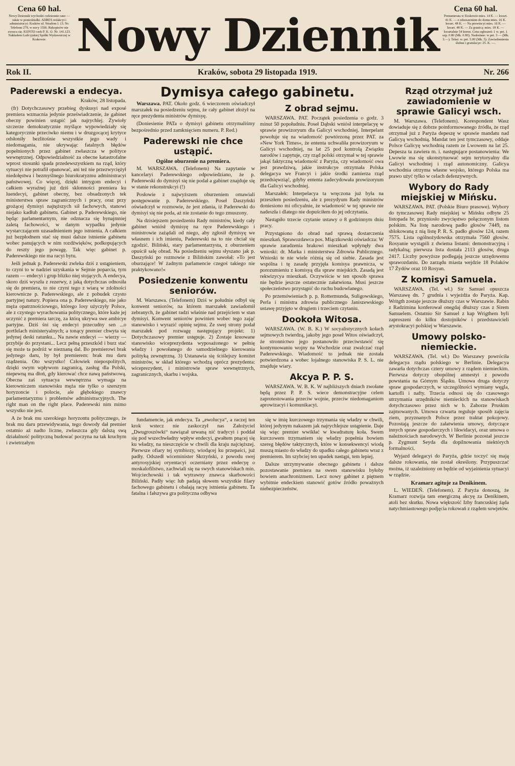Cena 60 hal.
Nowy Dziennik wychodzi codziennie rano — także w poniedziałki. ADRES redakcyi i administracyi: Kraków ul. Stradom l. 13. Nr. Telefonu 279, w nocy 1556. Rękopisów nie zwraca się. KONTO czek P. K. O. Nr. 141.123. Nakładem Galicyjskiej Spółki Wydawniczej w Krakowie.
Nowy Dziennik
Cena 60 hal.
Prenumerata w Krakowie mies. 14 K. — kwart. 41 K. — z odnoszeniem do domu mies. 16 K. kwart. 48 K. — Na prowincyi mies. 16 K. — kwart. 48 K. — Za granicą: mies. 18 K. — kwartalnie 54 koron. Cena ogłoszeń: 1 w. pet. 1 szp. 0.80 (Mk. 0.80). Nadesłane: w pet. 3 — (Mk. 3.—). Tekst: w. pet. 5.00 (Mk. 5). Zawiadomienia ślubne i gratulacye: 25. K. —.
Rok II. Kraków, sobota 29 listopada 1919. Nr. 266
Paderewski a endecya.
Kraków, 28 listopada.
(fr) Dotychczasowy przebieg dyskusyi nad exposé premiera wzmacnia jedynie przeświadczenie, że gabinet obecny powinien ustąpić jak najrychlej. Żywioły szczerze demokratycznie myślące wypowiedziały się kategorycznie przeciwko niemu i w druzgocącej krytyce odsłoniły bezlitośnie wszystkie jego wady i niedomagania, nie ukrywając fatalnych błędów popełnionych przez gabinet zwłaszcza w polityce wewnętrznej. Odpowiedzialność za obecne katastrofalne wprost stosunki spada przedewszystkiem na rząd, który sytuacyi nie potrafił opanować, ani też nie przezwyciężył niedołęstwa i bezmyślnego biurokratyzmu administracyi państwowej. Co więcej, dzięki intrygom endecyi i całkiem wyraźnej już dziś skłonności premiera ku luendecyi, gabinet obecny, bez obsadzonych tek ministerstwa spraw zagranicznych i pracy, oraz przy grożącej dymisyi najtęższych sił fachowych, stanowi niejako kadłub gabinetu. Gabinet p. Paderewskiego, nie będąc parlamentarnym, nie odznacza się bynajmniej zaletą fachowości, w danym wypadku jedynie wystarczającem uzasadnieniem jego istnienia. A całkiem już bezpłodnem stać się musi dalsze istnienie gabinetu wobec panujących w nim rozdźwięków, podkopujących do reszty jego powagę. Tak więc gabinet p. Paderewskiego nie ma racyi bytu.
Jeśli jednak p. Paderewski zwleka dziś z ustąpieniem, to czyni to w nadziei uzyskania w Sejmie poparcia, tym razem — endecyi i grup blizko niej stojących. A endecya, skoro dziś wyszła z rezerwy, z jaką dotychczas odnosiła się do premiera, to nie czyni tego z wiarą w zdolności kierownicze p. Paderewskiego, ale z pobudek czysto partyjnej natury. Popiera ona p. Paderewskiego, nie jako męża opatrznościowego, którego losy użyczyły Polsce, ale z czystego wyrachowania politycznego, które każe jej uczynić z premiera tarczę, za którą ukrywa swe ambicye partyjne. Dziś śni się endecyi przecudny sen ...o portfelach ministeryalnych; a tonący premier chwyta się jedynej deski ratunku... Na nawie endecyi — wierzy — przybije do przystani... Lecz pełną przeszkód i burz stać się może ta podróż w nieznaną dal. Bo premierowi brak jedynego daru, by był premierem: brak mu daru rządzenia. Oto wszystko! Człowiek niepospolitych, dzięki swym wpływom zagranicą, zasług dla Polski, niepewną ma dłoń, gdy kierować chce nawą państwową. Obecna zaś sytuacya wewnętrzna wymaga na kierowniczem stanowisku męża nie tylko o szerszym horyzoncie i polocie, ale głębokiego znawcy parlamentaryzmu i problemów administracyjnych. The right man on the right place. Paderewski nim mimo wszystko nie jest.
A że brak mu szerokiego horyzontu politycznego, że brak mu daru przewidywania, tego dowody dał premier ostatnio aż nadto liczne, zwłaszcza gdy dalszą swą działalność polityczną budować poczyna na tak kruchym i zwietrzałym
Dymisya całego gabinetu.
Warszawa. PAT. Około godz. 6 wieczorem oświadczył marszałek na posiedzeniu sejmu, że cały gabinet złożył na ręce prezydenta ministrów dymisyę.
(Doniesienie PATa o dymisyi gabinetu otrzymaliśmy bezpośrednio przed zamknięciem numeru. P. Red.)
Paderewski nie chce ustąpić.
Ogólne oburzenie na premiera.
M. WARSZAWA. (Telefonem) Na zapytanie w kancelaryi Paderewskiego odpowiedziano, że p. Paderewski do dymisyi się nie podał a gabinet znajduje się w stanie rekonstrukcyi (!)
Posłowie z najwyższem oburzeniem omawiali postępowanie p. Paderewskiego. Poseł Daszyński oświadczył w rozmowie, że jest zdania, iż Paderewski do dymisyi się nie poda, aż nie zostanie do tego zmuszony.
Na dzisiejszem posiedzeniu Rady ministrów, kiedy cały gabinet wniósł dymisyę na ręce Paderewskiego i ministrowie zażądali od niego, aby zgłosił dymisyę we własnem i ich imieniu, Paderewski na to nie chciał się zgodzić. Biliński, stary parlamentarzysta, z oburzeniem opuścił salę obrad. Na posiedzeniu sejmu słyszano jak p. Daszyński po rozmowie z Bilińskim zawołał: »To jest oburzające! W żadnym parlamencie czegoś takiego nie praktykowano!«
Posiedzenie konwentu seniorów.
M. Warszawa. (Telefonem) Dziś w południe odbył się konwent seniorów, na którem marszałek zawiadomił zebranych, że gabinet radzi właśnie nad przejściem w stan dymisyi. Konwent seniorów powinien wobec tego zająć stanowisko i wyrazić opinię sejmu. Ze swej strony podał marszałek pod rozwagę następujący projekt: 1) Dotychczasowy premier ustępuje. 2) Zostaje kreowane stanowisko wiceprezydenta wyposażonego w pełnię władzy i powołanego do samodzielnego kierowania polityką zewnętrzną. 3) Ustanawia się ściślejszy komitet ministrów, w skład którego wchodzą oprócz prezydenta: wiceprezydent, i ministrowie spraw wewnętrznych, zagranicznych, skarbu i wojska.
Z obrad sejmu.
WARSZAWA. PAT. Początek posiedzenia o godz. 3 minut 50 popołudniu. Poseł Dąbski wniósł interpelacyę w sprawie prowizoryum dla Galicyi wschodniej. Interpelant powołuje się na wiadomość powtórzoną przez PAT. za »New York Times«, że ententa uchwaliła prowizoryum w Galicyi wschodniej, na lat 25 pod kontrolą Związku narodów i zapytuje, czy rząd polski otrzymał w tej sprawie jakąś faktyczną wiadomość z Paryża, czy wiadomość owa jest prawdziwą, jakie instrukcye otrzymała Polska delegacya we Francyi i jakie środki zamierza rząd przedsięwziąć, gdyby ententa zadecydowała prowizoryum dla Galicyi wschodniej.
Marszałek: Interpelacya ta wręczona już była na przeszłem posiedzeniu, ale z prezydyum Rady ministrów doniesiono mi oficyalnie, że wiadomość w tej sprawie nie nadeszła i dlatego nie dopuściłem do jej odczytania.
Nastąpiło trzecie czytanie ustawy o 8 godzinnym dniu pracy.
Przystąpiono do obrad nad sprawą dostarczenia mieszkań. Sprawozdawca pos. Miączkowski oświadcza: W sprawie zaradzenia brakowi mieszkań wpłynęły dwa wnioski: dr. Marka i ministerstwa Zdrowia Publicznego. Wnioski te nie wiele różnią się od siebie. Zasada jest wspólna i tę zasadę przyjęła komisya prawnicza, w porozumieniu z komisyą dla spraw miejskich. Zasadą jest rekwizycya mieszkań. Oczywiście w ten sposób sprawa nie będzie jeszcze ostatecznie załatwiona. Musi jeszcze społeczeństwo przystąpić do ruchu budowlanego.
Po przemówieniach p. p. Rottermunda, Suligowskiego, Perla i ministra zdrowia publicznego Janiszewskiego ustawę przyjęto w drugiem i trzeciem czytaniu.
Dookoła Witosa.
WARSZAWA. (W. B. K.) W socyalistycznych kołach sejmowych twierdzą, jakoby jego poseł Witos oświadczył, że stronnictwo jego postanowiło przeciwstawić się kontynuowaniu wojny na Wschodzie oraz zwalczać rząd Paderewskiego. Wiadomość to jednak nie została potwierdzona a wobec lojalnego stanowiska P. S. L. nie znajduje wiary.
Akcya P. P. S.
WARSZAWA. W. B. K. W najbliższych dniach zwołane będą przez P. P. S. wiece demonstracyjne celem zaprotestowania przeciw wojnie, przeciw niedomaganiom aprowizacyi i komunikacyi.
fundamencie, jak endecya. Ta „ewolucya“, a raczej ten krok wstecz nie zaskoczył nas Założyciel „Dwugroszówki“ nawiązał urwaną nić tradycyi i poddał się pod wszechwładny wpływ endecyi, gwałtem pnącej się ku władzy, na nieszczęście w chwili dla kraju najcięższej. Pierwsze ofiary tej symbiozy, wiodącej ku przepaści, już padły. Odszedł wiceminister Skrzyński, z powodu swej antyrosyjskiej oryentacyi oczerniany przez endecyę o moskalofilstwo, zachwiali się na swych stanowiskach min. Wojciechowski i tak wytrawny znawca skarbowości Biliński. Padły więc lub padają słowem wszystkie filary fachowego gabinetu i obalają racyę istnienia gabinetu. Ta fatalna i fałszywa gra polityczna odbywa
się w imię kurczowego trzymania się władzy w chwili, której jedynym nakazem jak najrychlejsze ustąpienie. Daje się więc premier wwikłać w kwadraturę koła. Swem kurczowem trzymaniem się władzy popełnia bowiem szereg błędów taktycznych, które w konsekwencyi wiodą muszą miasto do władzy do upadku całego gabinetu wraz z premierem. Im szybciej ten upadek nastąpi, tem lepiej.
Dalsze utrzymywanie obecnego gabinetu i dalsze pozostawanie premiera na swem stanowisku byłoby bowiem anachronizmem. Lecz nowy gabinet z piętnem wybitnie endeckiem stanowić gotów źródło poważnych niebezpieczeństw.
Rząd otrzymał już zawiadomienie w sprawie Galicyi wsch.
M. Warszawa. (Telefonem). Korespondent Wasz dowiaduje się z dobrze poinformowanego źródła, że rząd otrzymał już z Paryża depeszę w sprawie mandatu nad Galicyą wschodnią. Mandat ten jest tymczasowy, oddaje Polsce Galicyę wschodnią razem ze Lwowem na lat 25. Depesza ta zawiera m. i. następujące postanowienia: We Lwowie ma się ukonstytuować sejm terytoryalny dla Galicyi wschodniej i rząd autonomiczny. Galicya wschodnia otrzyma własne wojsko, którego Polska ma prawo użyć tylko w celach defenzywnych.
Wybory do Rady miejskiej w Mińsku.
WARSZAWA. PAT. (Polskie Biuro prasowe). Wybory do tymczasowej Rady miejskiej w Mińsku odbyte 25 listopada br. przyniosło zwycięstwo połączonym listom polskim. Na listę narodową padło głosów 7449, na sblokowaną z nią listę P. R. S. padło głosów 124, razem 7575. Lista ogólnożydowska otrzymała 7560 głosów. Rosyanie wystąpili z dwiema listami: demonstracyjną i radykalną; pierwsza lista dostała 2113 głosów, druga 2417. Liczby powyższe podlegają jeszcze urzędowemu sprawozdaniu. Do zarządu miasta wejdzie 18 Polaków 17 Żydów oraz 10 Rosyan.
Z komisyi Samuela.
WARSZAWA. (Tel. wł.) Sir Samuel opuszcza Warszawę dn. 7 grudnia i wyjeżdża do Paryża. Kap. Writgth zostaje jeszcze dłuższy czas w Warszawie. Rabin z Radzimina konferował onegdaj dłuższy czas z Sirem Samuelem. Ostatnio Sir Samuel z kap Wrigthem byli zaproszeni do kilku dostojników i przedstawicieli arystokracyi polskiej w Warszawie.
Umowy polsko-niemieckie.
WARSZAWA. (Tel. wł.) Do Warszawy powróciła delegacya rządu polskiego w Berlinie. Delegacya zawarła dotychczas cztery umowy z rządem niemieckim. Pierwsza dotyczy obopólnej amnestyi z powodu powstania na Górnym Śląsku. Umowa druga dotyczy spraw gospodarczych, w szczególności wymiany węgla, kartofli i nafty. Trzecia odnosi się do czasowego utrzymania urzędników niemieckich na stanowiskach dotychczasowo przez nich w b. Zaborze Pruskim zajmowanych. Umowa czwarta reguluje sposób zajęcia ziem, przyznanych Polsce przez traktat pokojowy. Pozostają jeszcze do załatwienia umowy, dotyczące innych spraw gospodarczych i likwidacyi, oraz umowa o należnościach narodowych. W Berlinie pozostał jeszcze p. Zygmunt Seyda dla dopilnowania niektórych formalności.
Wyjazd delegacyi do Paryża, gdzie toczyć się mają dalsze rokowania, nie został określony. Przypuszczać można, iż uzależniony on będzie od wyjaśnienia sytuacyi w rządzie.
Kramarz agituje za Denikinem.
L. WIEDEŃ. (Telefonem). Z Paryża donoszą, że Kramarz rozwija tam energiczną akcyę za Denikinem, atoli bez skutku. Nowa większość Izby francuskiej żąda natychmiastowego podjęcia rokowań z rządem sowjetów.